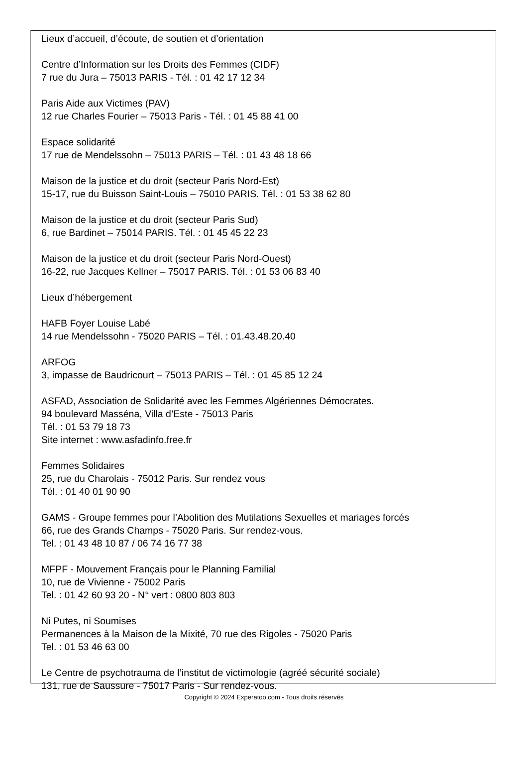Lieux d’accueil, d’écoute, de soutien et d’orientation
Centre d’Information sur les Droits des Femmes (CIDF)
7 rue du Jura – 75013 PARIS - Tél. : 01 42 17 12 34
Paris Aide aux Victimes (PAV)
12 rue Charles Fourier – 75013 Paris - Tél. : 01 45 88 41 00
Espace solidarité
17 rue de Mendelssohn – 75013 PARIS – Tél. : 01 43 48 18 66
Maison de la justice et du droit (secteur Paris Nord-Est)
15-17, rue du Buisson Saint-Louis – 75010 PARIS. Tél. : 01 53 38 62 80
Maison de la justice et du droit (secteur Paris Sud)
6, rue Bardinet – 75014 PARIS. Tél. : 01 45 45 22 23
Maison de la justice et du droit (secteur Paris Nord-Ouest)
16-22, rue Jacques Kellner – 75017 PARIS. Tél. : 01 53 06 83 40
Lieux d’hébergement
HAFB Foyer Louise Labé
14 rue Mendelssohn - 75020 PARIS – Tél. : 01.43.48.20.40
ARFOG
3, impasse de Baudricourt – 75013 PARIS – Tél. : 01 45 85 12 24
ASFAD, Association de Solidarité avec les Femmes Algériennes Démocrates.
94 boulevard Masséna, Villa d’Este - 75013 Paris
Tél. : 01 53 79 18 73
Site internet : www.asfadinfo.free.fr
Femmes Solidaires
25, rue du Charolais - 75012 Paris. Sur rendez vous
Tél. : 01 40 01 90 90
GAMS - Groupe femmes pour l’Abolition des Mutilations Sexuelles et mariages forcés
66, rue des Grands Champs - 75020 Paris. Sur rendez-vous.
Tel. : 01 43 48 10 87 / 06 74 16 77 38
MFPF - Mouvement Français pour le Planning Familial
10, rue de Vivienne - 75002 Paris
Tel. : 01 42 60 93 20 - N° vert : 0800 803 803
Ni Putes, ni Soumises
Permanences à la Maison de la Mixité, 70 rue des Rigoles - 75020 Paris
Tel. : 01 53 46 63 00
Le Centre de psychotrauma de l’institut de victimologie (agréé sécurité sociale)
131, rue de Saussure - 75017 Paris - Sur rendez-vous.
Copyright © 2024 Experatoo.com - Tous droits réservés